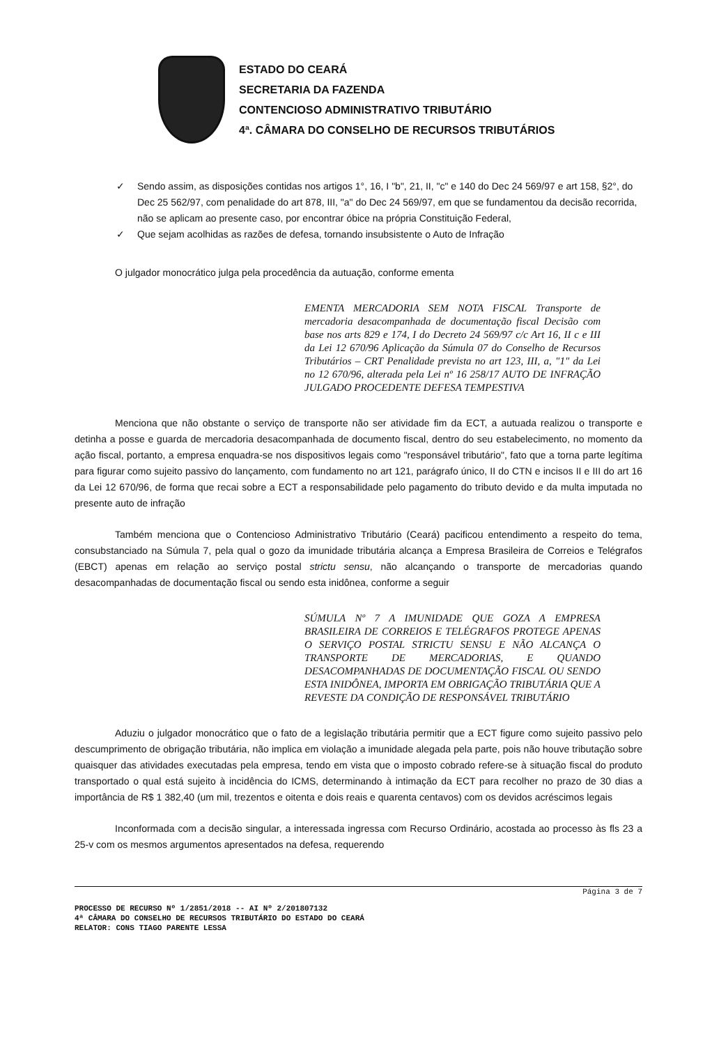ESTADO DO CEARÁ
SECRETARIA DA FAZENDA
CONTENCIOSO ADMINISTRATIVO TRIBUTÁRIO
4ª. CÂMARA DO CONSELHO DE RECURSOS TRIBUTÁRIOS
✓ Sendo assim, as disposições contidas nos artigos 1°, 16, I "b", 21, II, "c" e 140 do Dec 24 569/97 e art 158, §2°, do Dec 25 562/97, com penalidade do art 878, III, "a" do Dec 24 569/97, em que se fundamentou da decisão recorrida, não se aplicam ao presente caso, por encontrar óbice na própria Constituição Federal,
✓ Que sejam acolhidas as razões de defesa, tornando insubsistente o Auto de Infração
O julgador monocrático julga pela procedência da autuação, conforme ementa
EMENTA MERCADORIA SEM NOTA FISCAL Transporte de mercadoria desacompanhada de documentação fiscal Decisão com base nos arts 829 e 174, I do Decreto 24 569/97 c/c Art 16, II c e III da Lei 12 670/96 Aplicação da Súmula 07 do Conselho de Recursos Tributários – CRT Penalidade prevista no art 123, III, a, "1" da Lei no 12 670/96, alterada pela Lei nº 16 258/17 AUTO DE INFRAÇÃO JULGADO PROCEDENTE DEFESA TEMPESTIVA
Menciona que não obstante o serviço de transporte não ser atividade fim da ECT, a autuada realizou o transporte e detinha a posse e guarda de mercadoria desacompanhada de documento fiscal, dentro do seu estabelecimento, no momento da ação fiscal, portanto, a empresa enquadra-se nos dispositivos legais como "responsável tributário", fato que a torna parte legítima para figurar como sujeito passivo do lançamento, com fundamento no art 121, parágrafo único, II do CTN e incisos II e III do art 16 da Lei 12 670/96, de forma que recai sobre a ECT a responsabilidade pelo pagamento do tributo devido e da multa imputada no presente auto de infração
Também menciona que o Contencioso Administrativo Tributário (Ceará) pacificou entendimento a respeito do tema, consubstanciado na Súmula 7, pela qual o gozo da imunidade tributária alcança a Empresa Brasileira de Correios e Telégrafos (EBCT) apenas em relação ao serviço postal strictu sensu, não alcançando o transporte de mercadorias quando desacompanhadas de documentação fiscal ou sendo esta inidônea, conforme a seguir
SÚMULA Nº 7 A IMUNIDADE QUE GOZA A EMPRESA BRASILEIRA DE CORREIOS E TELÉGRAFOS PROTEGE APENAS O SERVIÇO POSTAL STRICTU SENSU E NÃO ALCANÇA O TRANSPORTE DE MERCADORIAS, E QUANDO DESACOMPANHADAS DE DOCUMENTAÇÃO FISCAL OU SENDO ESTA INIDÔNEA, IMPORTA EM OBRIGAÇÃO TRIBUTÁRIA QUE A REVESTE DA CONDIÇÃO DE RESPONSÁVEL TRIBUTÁRIO
Aduziu o julgador monocrático que o fato de a legislação tributária permitir que a ECT figure como sujeito passivo pelo descumprimento de obrigação tributária, não implica em violação a imunidade alegada pela parte, pois não houve tributação sobre quaisquer das atividades executadas pela empresa, tendo em vista que o imposto cobrado refere-se à situação fiscal do produto transportado o qual está sujeito à incidência do ICMS, determinando à intimação da ECT para recolher no prazo de 30 dias a importância de R$ 1 382,40 (um mil, trezentos e oitenta e dois reais e quarenta centavos) com os devidos acréscimos legais
Inconformada com a decisão singular, a interessada ingressa com Recurso Ordinário, acostada ao processo às fls 23 a 25-v com os mesmos argumentos apresentados na defesa, requerendo
PROCESSO DE RECURSO Nº 1/2851/2018 -- AI Nº 2/201807132
4ª CÂMARA DO CONSELHO DE RECURSOS TRIBUTÁRIO DO ESTADO DO CEARÁ
RELATOR: CONS TIAGO PARENTE LESSA
Página 3 de 7